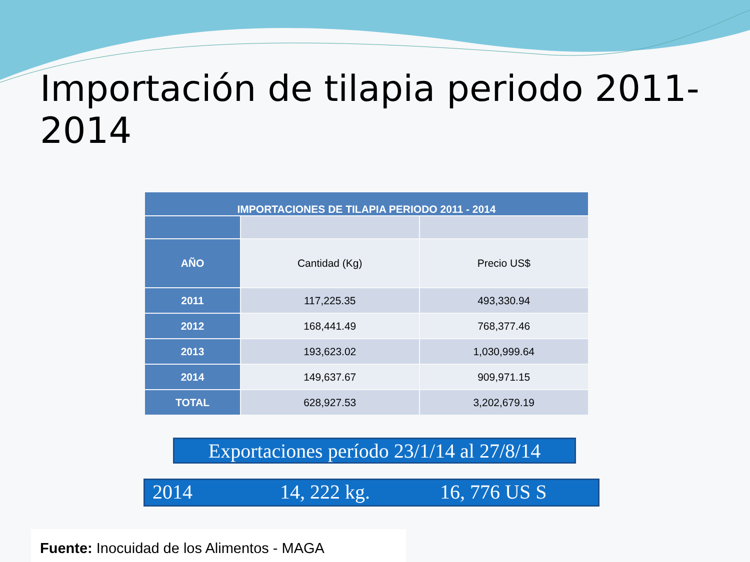Importación de tilapia periodo 2011-2014
| IMPORTACIONES DE TILAPIA PERIODO 2011 - 2014 | | |
| --- | --- | --- |
| AÑO | Cantidad (Kg) | Precio US$ |
| 2011 | 117,225.35 | 493,330.94 |
| 2012 | 168,441.49 | 768,377.46 |
| 2013 | 193,623.02 | 1,030,999.64 |
| 2014 | 149,637.67 | 909,971.15 |
| TOTAL | 628,927.53 | 3,202,679.19 |
Exportaciones período 23/1/14 al 27/8/14
2014 14, 222 kg. 16, 776 US S
Fuente: Inocuidad de los Alimentos - MAGA